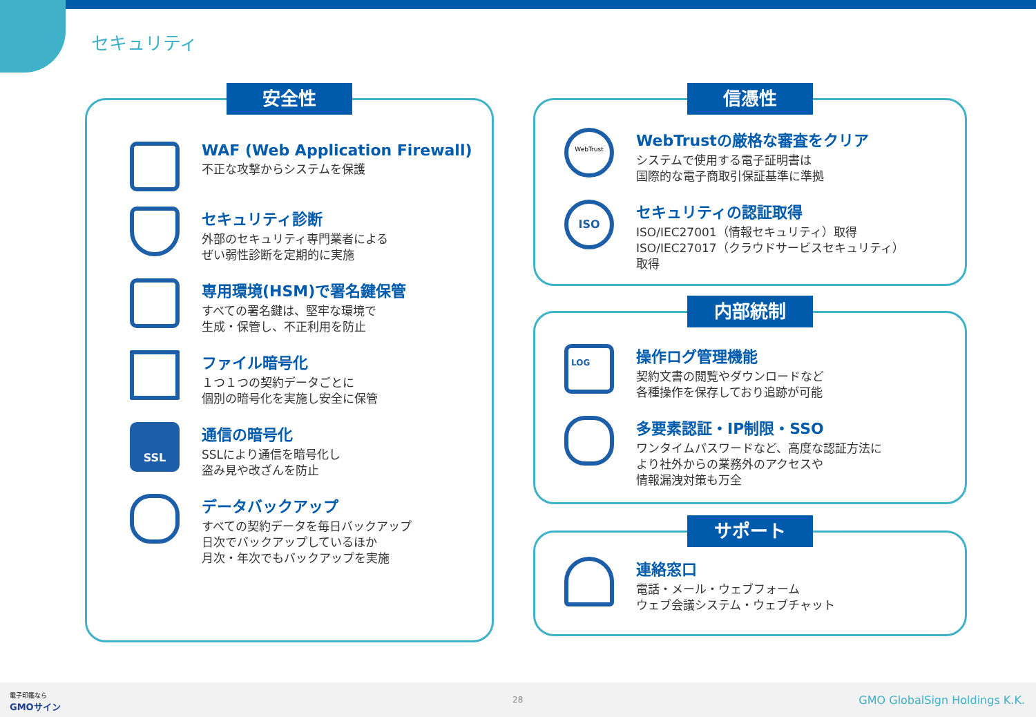セキュリティ
安全性
WAF (Web Application Firewall)
不正な攻撃からシステムを保護
セキュリティ診断
外部のセキュリティ専門業者による
ぜい弱性診断を定期的に実施
専用環境(HSM)で署名鍵保管
すべての署名鍵は、堅牢な環境で
生成・保管し、不正利用を防止
ファイル暗号化
１つ１つの契約データごとに
個別の暗号化を実施し安全に保管
SSL
通信の暗号化
SSLにより通信を暗号化し
盗み見や改ざんを防止
データバックアップ
すべての契約データを毎日バックアップ
日次でバックアップしているほか
月次・年次でもバックアップを実施
信憑性
WebTrust
WebTrustの厳格な審査をクリア
システムで使用する電子証明書は
国際的な電子商取引保証基準に準拠
ISO
セキュリティの認証取得
ISO/IEC27001（情報セキュリティ）取得
ISO/IEC27017（クラウドサービスセキュリティ）
取得
内部統制
LOG
操作ログ管理機能
契約文書の閲覧やダウンロードなど
各種操作を保存しており追跡が可能
多要素認証・IP制限・SSO
ワンタイムパスワードなど、高度な認証方法に
より社外からの業務外のアクセスや
情報漏洩対策も万全
サポート
連絡窓口
電話・メール・ウェブフォーム
ウェブ会議システム・ウェブチャット
電子印鑑なら
GMOサイン
28 GMO GlobalSign Holdings K.K.